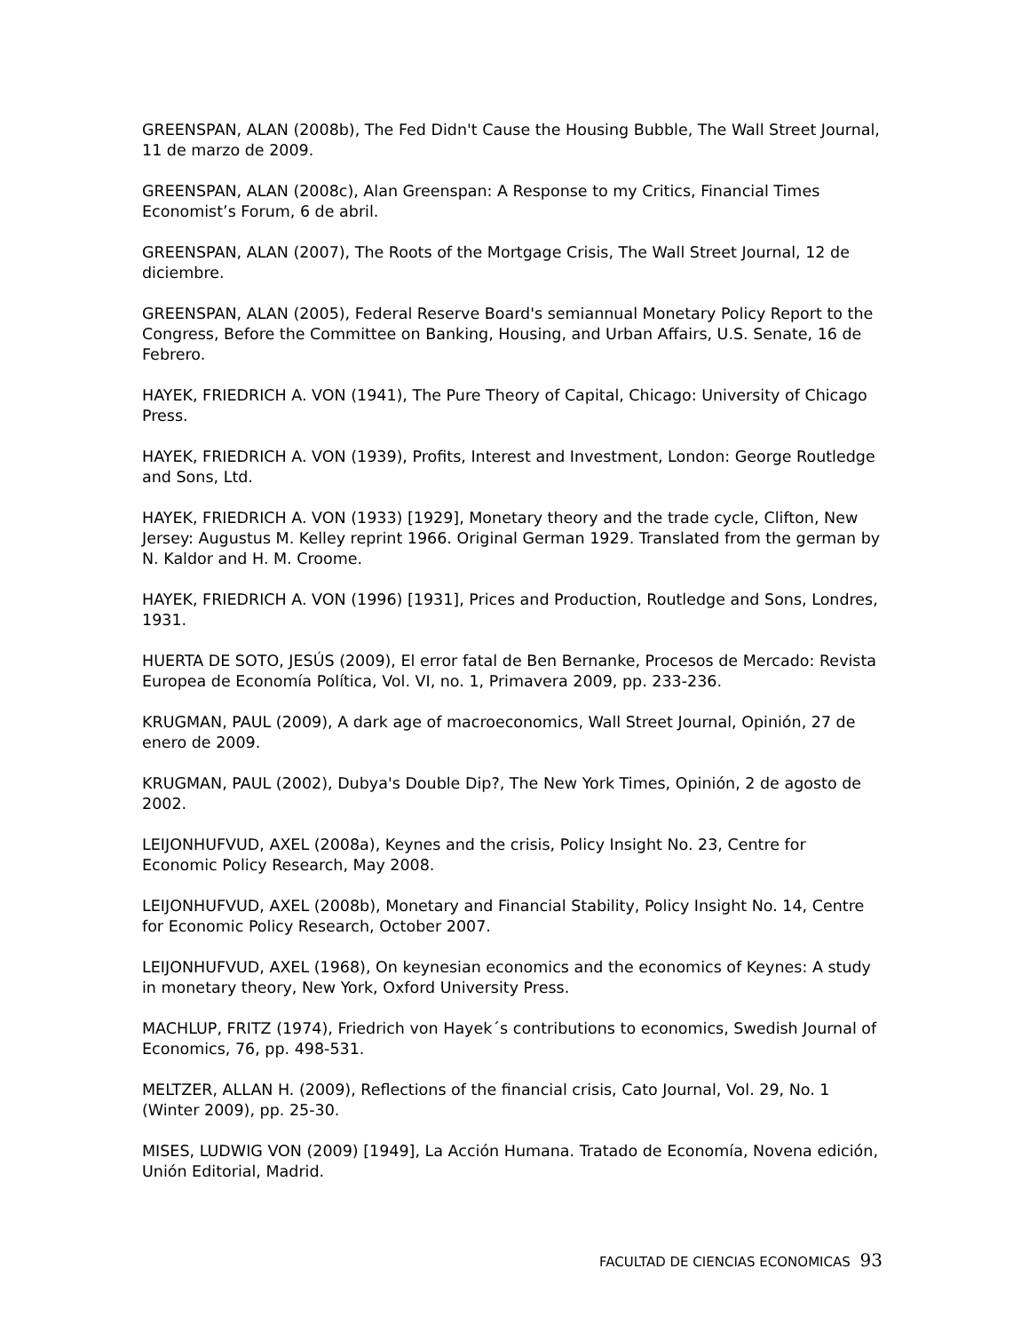GREENSPAN, ALAN (2008b), The Fed Didn't Cause the Housing Bubble, The Wall Street Journal, 11 de marzo de 2009.
GREENSPAN, ALAN (2008c), Alan Greenspan: A Response to my Critics, Financial Times Economist’s Forum, 6 de abril.
GREENSPAN, ALAN (2007), The Roots of the Mortgage Crisis, The Wall Street Journal, 12 de diciembre.
GREENSPAN, ALAN (2005), Federal Reserve Board's semiannual Monetary Policy Report to the Congress, Before the Committee on Banking, Housing, and Urban Affairs, U.S. Senate, 16 de Febrero.
HAYEK, FRIEDRICH A. VON (1941), The Pure Theory of Capital, Chicago: University of Chicago Press.
HAYEK, FRIEDRICH A. VON (1939), Profits, Interest and Investment, London: George Routledge and Sons, Ltd.
HAYEK, FRIEDRICH A. VON (1933) [1929], Monetary theory and the trade cycle, Clifton, New Jersey: Augustus M. Kelley reprint 1966. Original German 1929. Translated from the german by N. Kaldor and H. M. Croome.
HAYEK, FRIEDRICH A. VON (1996) [1931], Prices and Production, Routledge and Sons, Londres, 1931.
HUERTA DE SOTO, JESÚS (2009), El error fatal de Ben Bernanke, Procesos de Mercado: Revista Europea de Economía Política, Vol. VI, no. 1, Primavera 2009, pp. 233-236.
KRUGMAN, PAUL (2009), A dark age of macroeconomics, Wall Street Journal, Opinión, 27 de enero de 2009.
KRUGMAN, PAUL (2002), Dubya's Double Dip?, The New York Times, Opinión, 2 de agosto de 2002.
LEIJONHUFVUD, AXEL (2008a), Keynes and the crisis, Policy Insight No. 23, Centre for Economic Policy Research, May 2008.
LEIJONHUFVUD, AXEL (2008b), Monetary and Financial Stability, Policy Insight No. 14, Centre for Economic Policy Research, October 2007.
LEIJONHUFVUD, AXEL (1968), On keynesian economics and the economics of Keynes: A study in monetary theory, New York, Oxford University Press.
MACHLUP, FRITZ (1974), Friedrich von Hayek´s contributions to economics, Swedish Journal of Economics, 76, pp. 498-531.
MELTZER, ALLAN H. (2009), Reflections of the financial crisis, Cato Journal, Vol. 29, No. 1 (Winter 2009), pp. 25-30.
MISES, LUDWIG VON (2009) [1949], La Acción Humana. Tratado de Economía, Novena edición, Unión Editorial, Madrid.
FACULTAD DE CIENCIAS ECONOMICAS 93